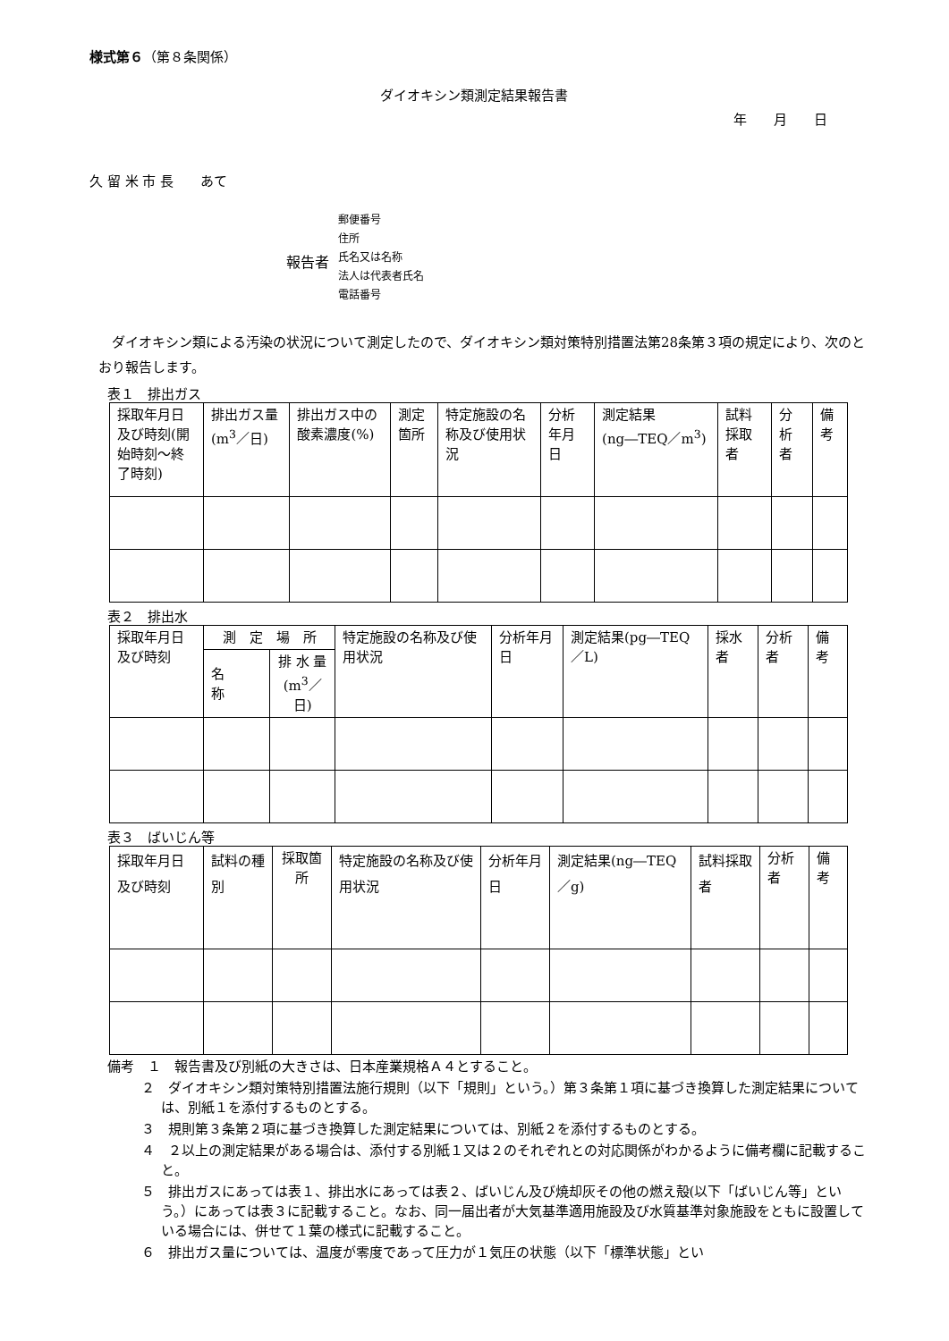様式第６（第８条関係）
ダイオキシン類測定結果報告書
年　　月　　日
久 留 米 市 長　　あて
報告者
郵便番号
住所
氏名又は名称
法人は代表者氏名
電話番号
ダイオキシン類による汚染の状況について測定したので、ダイオキシン類対策特別措置法第28条第３項の規定により、次のとおり報告します。
表１　排出ガス
| 採取年月日及び時刻(開始時刻～終了時刻) | 排出ガス量(m<sup>3</sup>／日) | 排出ガス中の酸素濃度(%) | 測定箇所 | 特定施設の名称及び使用状況 | 分析年月日 | 測定結果(ng―TEQ／m<sup>3</sup>) | 試料採取者 | 分析者 | 備考 |
| --- | --- | --- | --- | --- | --- | --- | --- | --- | --- |
表２　排出水
| 採取年月日及び時刻 | 測 定 場 所 | | 特定施設の名称及び使用状況 | 分析年月日 | 測定結果(pg―TEQ／L) | 採水者 | 分析者 | 備考 |
| --- | --- | --- | --- | --- | --- | --- | --- | --- |
| | 名 称 | 排 水 量 (m<sup>3</sup>／日) | | | | | | |
表３　ばいじん等
| 採取年月日及び時刻 | 試料の種別 | 採取箇所 | 特定施設の名称及び使用状況 | 分析年月日 | 測定結果(ng―TEQ／g) | 試料採取者 | 分析者 | 備考 |
| --- | --- | --- | --- | --- | --- | --- | --- | --- |
備考　１　報告書及び別紙の大きさは、日本産業規格Ａ４とすること。
２　ダイオキシン類対策特別措置法施行規則（以下「規則」という。）第３条第１項に基づき換算した測定結果については、別紙１を添付するものとする。
３　規則第３条第２項に基づき換算した測定結果については、別紙２を添付するものとする。
４　２以上の測定結果がある場合は、添付する別紙１又は２のそれぞれとの対応関係がわかるように備考欄に記載すること。
５　排出ガスにあっては表１、排出水にあっては表２、ばいじん及び焼却灰その他の燃え殻(以下「ばいじん等」という。）にあっては表３に記載すること。なお、同一届出者が大気基準適用施設及び水質基準対象施設をともに設置している場合には、併せて１葉の様式に記載すること。
６　排出ガス量については、温度が零度であって圧力が１気圧の状態（以下「標準状態」とい